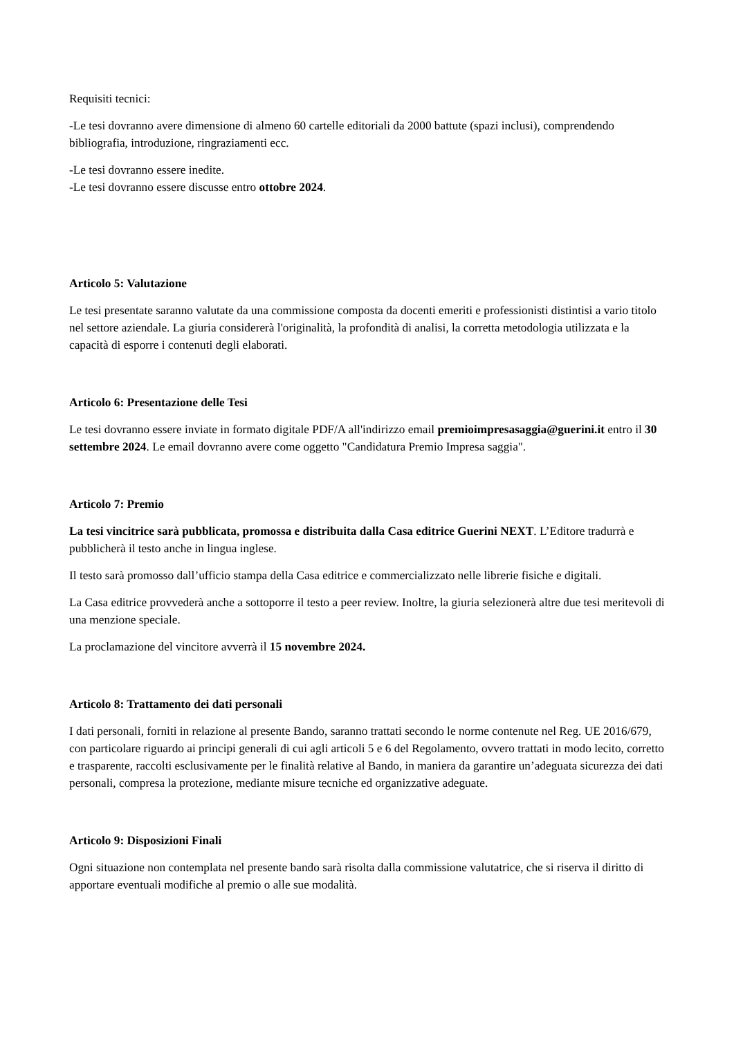Requisiti tecnici:
-Le tesi dovranno avere dimensione di almeno 60 cartelle editoriali da 2000 battute (spazi inclusi), comprendendo bibliografia, introduzione, ringraziamenti ecc.
-Le tesi dovranno essere inedite.
-Le tesi dovranno essere discusse entro ottobre 2024.
Articolo 5: Valutazione
Le tesi presentate saranno valutate da una commissione composta da docenti emeriti e professionisti distintisi a vario titolo nel settore aziendale. La giuria considererà l'originalità, la profondità di analisi, la corretta metodologia utilizzata e la capacità di esporre i contenuti degli elaborati.
Articolo 6: Presentazione delle Tesi
Le tesi dovranno essere inviate in formato digitale PDF/A all'indirizzo email premioimpresasaggia@guerini.it entro il 30 settembre 2024. Le email dovranno avere come oggetto "Candidatura Premio Impresa saggia".
Articolo 7: Premio
La tesi vincitrice sarà pubblicata, promossa e distribuita dalla Casa editrice Guerini NEXT. L’Editore tradurrà e pubblicherà il testo anche in lingua inglese.
Il testo sarà promosso dall’ufficio stampa della Casa editrice e commercializzato nelle librerie fisiche e digitali.
La Casa editrice provvederà anche a sottoporre il testo a peer review. Inoltre, la giuria selezionerà altre due tesi meritevoli di una menzione speciale.
La proclamazione del vincitore avverrà il 15 novembre 2024.
Articolo 8: Trattamento dei dati personali
I dati personali, forniti in relazione al presente Bando, saranno trattati secondo le norme contenute nel Reg. UE 2016/679, con particolare riguardo ai principi generali di cui agli articoli 5 e 6 del Regolamento, ovvero trattati in modo lecito, corretto e trasparente, raccolti esclusivamente per le finalità relative al Bando, in maniera da garantire un’adeguata sicurezza dei dati personali, compresa la protezione, mediante misure tecniche ed organizzative adeguate.
Articolo 9: Disposizioni Finali
Ogni situazione non contemplata nel presente bando sarà risolta dalla commissione valutatrice, che si riserva il diritto di apportare eventuali modifiche al premio o alle sue modalità.